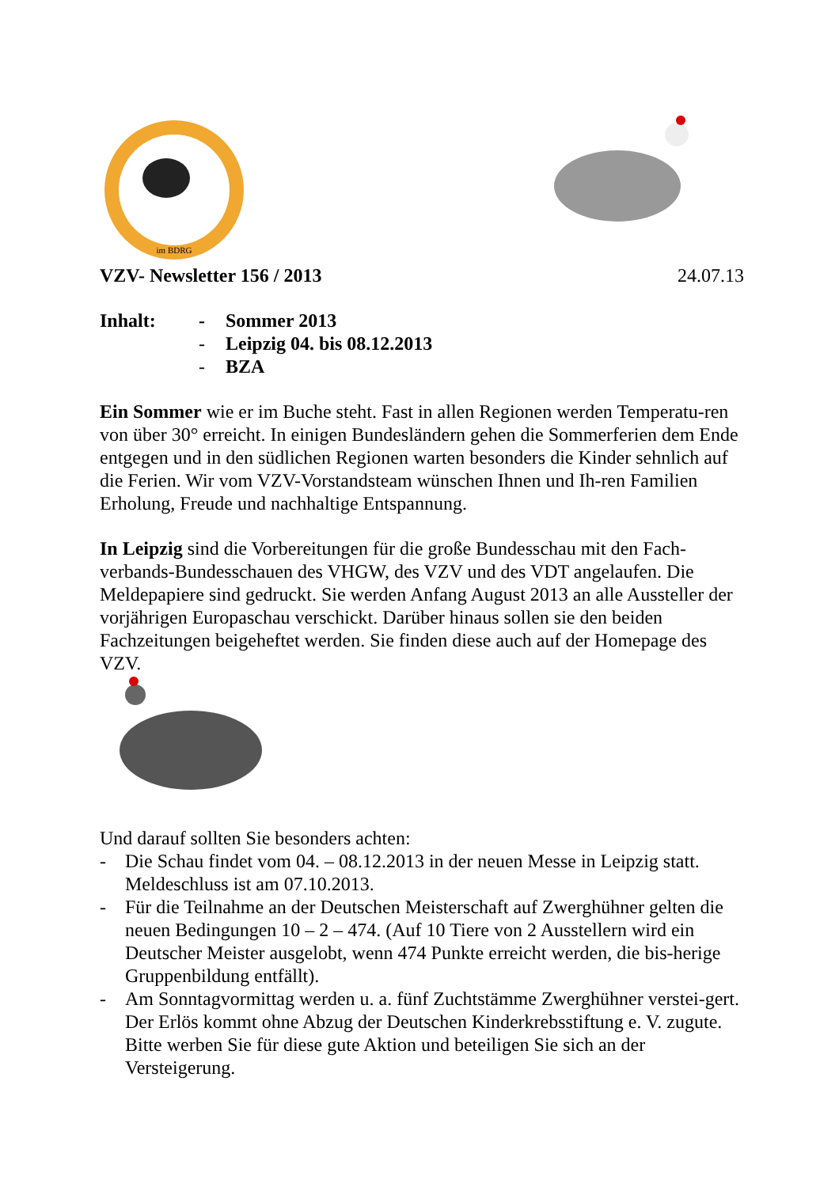im BDRG
VZV- Newsletter 156 / 2013 24.07.13
Inhalt: - Sommer 2013 - Leipzig 04. bis 08.12.2013 - BZA
Ein Sommer wie er im Buche steht. Fast in allen Regionen werden Temperatu-ren von über 30° erreicht. In einigen Bundesländern gehen die Sommerferien dem Ende entgegen und in den südlichen Regionen warten besonders die Kinder sehnlich auf die Ferien. Wir vom VZV-Vorstandsteam wünschen Ihnen und Ih-ren Familien Erholung, Freude und nachhaltige Entspannung.
In Leipzig sind die Vorbereitungen für die große Bundesschau mit den Fach-verbands-Bundesschauen des VHGW, des VZV und des VDT angelaufen. Die Meldepapiere sind gedruckt. Sie werden Anfang August 2013 an alle Aussteller der vorjährigen Europaschau verschickt. Darüber hinaus sollen sie den beiden Fachzeitungen beigeheftet werden. Sie finden diese auch auf der Homepage des VZV.
Und darauf sollten Sie besonders achten:
- Die Schau findet vom 04. – 08.12.2013 in der neuen Messe in Leipzig statt. Meldeschluss ist am 07.10.2013.
- Für die Teilnahme an der Deutschen Meisterschaft auf Zwerghühner gelten die neuen Bedingungen 10 – 2 – 474. (Auf 10 Tiere von 2 Ausstellern wird ein Deutscher Meister ausgelobt, wenn 474 Punkte erreicht werden, die bis-herige Gruppenbildung entfällt).
- Am Sonntagvormittag werden u. a. fünf Zuchtstämme Zwerghühner verstei-gert. Der Erlös kommt ohne Abzug der Deutschen Kinderkrebsstiftung e. V. zugute. Bitte werben Sie für diese gute Aktion und beteiligen Sie sich an der Versteigerung.